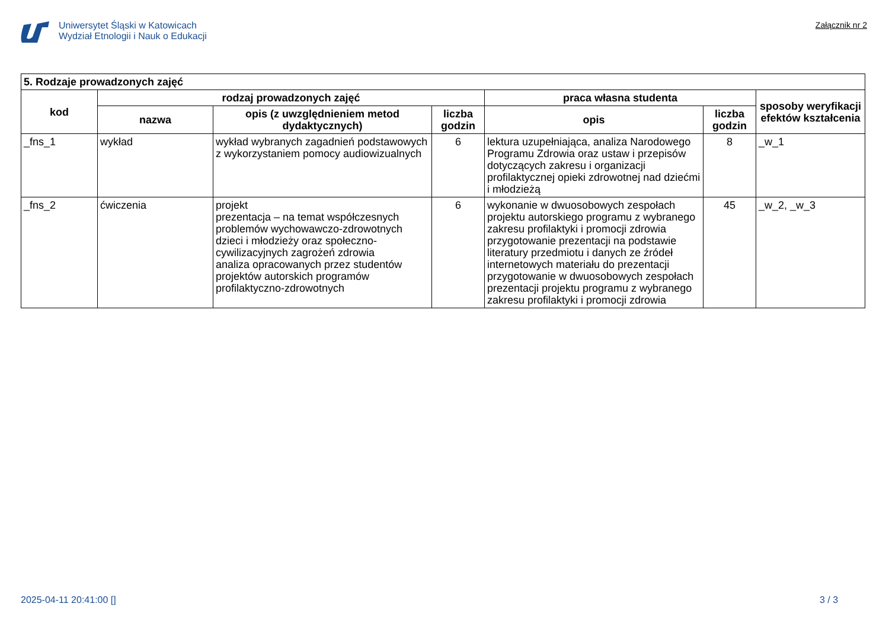Uniwersytet Śląski w Katowicach
Wydział Etnologii i Nauk o Edukacji
Załącznik nr 2
| 5. Rodzaje prowadzonych zajęć | | | | | | |
| kod | rodzaj prowadzonych zajęć | | | praca własna studenta | | sposoby weryfikacji efektów kształcenia |
| | nazwa | opis (z uwzględnieniem metod dydaktycznych) | liczba godzin | opis | liczba godzin | |
| _fns_1 | wykład | wykład wybranych zagadnień podstawowych z wykorzystaniem pomocy audiowizualnych | 6 | lektura uzupełniająca, analiza Narodowego Programu Zdrowia oraz ustaw i przepisów dotyczących zakresu i organizacji profilaktycznej opieki zdrowotnej nad dziećmi i młodzieżą | 8 | _w_1 |
| _fns_2 | ćwiczenia | projekt prezentacja – na temat współczesnych problemów wychowawczo-zdrowotnych dzieci i młodzieży oraz społeczno-cywilizacyjnych zagrożeń zdrowia analiza opracowanych przez studentów projektów autorskich programów profilaktyczno-zdrowotnych | 6 | wykonanie w dwuosobowych zespołach projektu autorskiego programu z wybranego zakresu profilaktyki i promocji zdrowia przygotowanie prezentacji na podstawie literatury przedmiotu i danych ze źródeł internetowych materiału do prezentacji przygotowanie w dwuosobowych zespołach prezentacji projektu programu z wybranego zakresu profilaktyki i promocji zdrowia | 45 | _w_2, _w_3 |
2025-04-11 20:41:00 [] 3 / 3